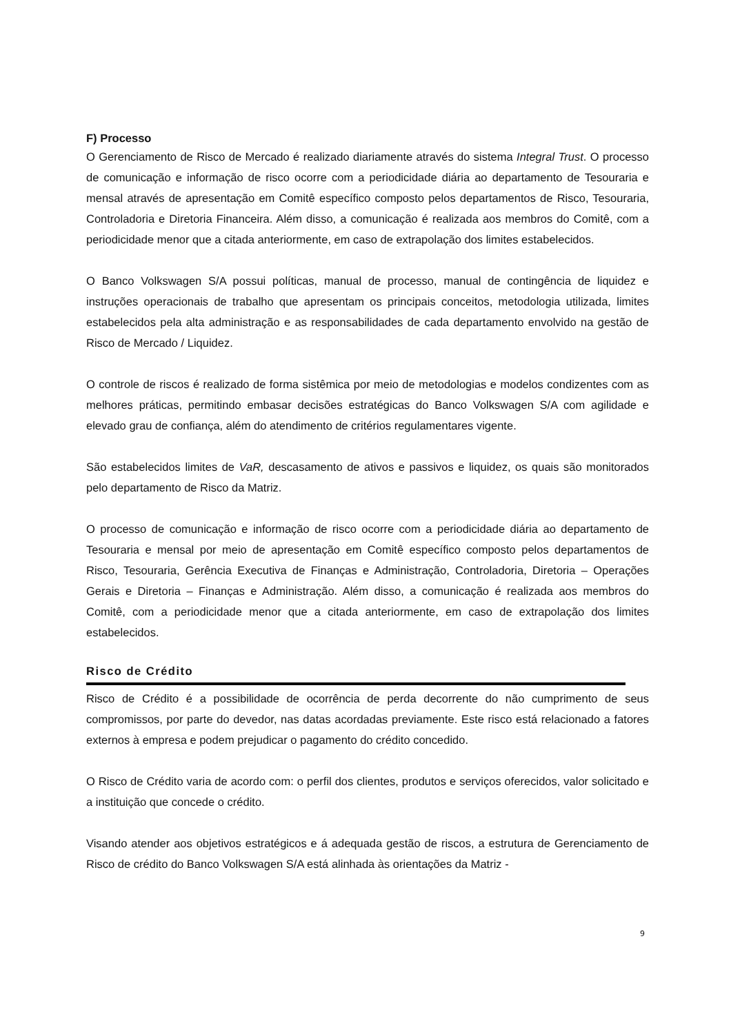F) Processo
O Gerenciamento de Risco de Mercado é realizado diariamente através do sistema Integral Trust. O processo de comunicação e informação de risco ocorre com a periodicidade diária ao departamento de Tesouraria e mensal através de apresentação em Comitê específico composto pelos departamentos de Risco, Tesouraria, Controladoria e Diretoria Financeira. Além disso, a comunicação é realizada aos membros do Comitê, com a periodicidade menor que a citada anteriormente, em caso de extrapolação dos limites estabelecidos.
O Banco Volkswagen S/A possui políticas, manual de processo, manual de contingência de liquidez e instruções operacionais de trabalho que apresentam os principais conceitos, metodologia utilizada, limites estabelecidos pela alta administração e as responsabilidades de cada departamento envolvido na gestão de Risco de Mercado / Liquidez.
O controle de riscos é realizado de forma sistêmica por meio de metodologias e modelos condizentes com as melhores práticas, permitindo embasar decisões estratégicas do Banco Volkswagen S/A com agilidade e elevado grau de confiança, além do atendimento de critérios regulamentares vigente.
São estabelecidos limites de VaR, descasamento de ativos e passivos e liquidez, os quais são monitorados pelo departamento de Risco da Matriz.
O processo de comunicação e informação de risco ocorre com a periodicidade diária ao departamento de Tesouraria e mensal por meio de apresentação em Comitê específico composto pelos departamentos de Risco, Tesouraria, Gerência Executiva de Finanças e Administração, Controladoria, Diretoria – Operações Gerais e Diretoria – Finanças e Administração. Além disso, a comunicação é realizada aos membros do Comitê, com a periodicidade menor que a citada anteriormente, em caso de extrapolação dos limites estabelecidos.
Risco de Crédito
Risco de Crédito é a possibilidade de ocorrência de perda decorrente do não cumprimento de seus compromissos, por parte do devedor, nas datas acordadas previamente. Este risco está relacionado a fatores externos à empresa e podem prejudicar o pagamento do crédito concedido.
O Risco de Crédito varia de acordo com: o perfil dos clientes, produtos e serviços oferecidos, valor solicitado e a instituição que concede o crédito.
Visando atender aos objetivos estratégicos e á adequada gestão de riscos, a estrutura de Gerenciamento de Risco de crédito do Banco Volkswagen S/A está alinhada às orientações da Matriz -
9